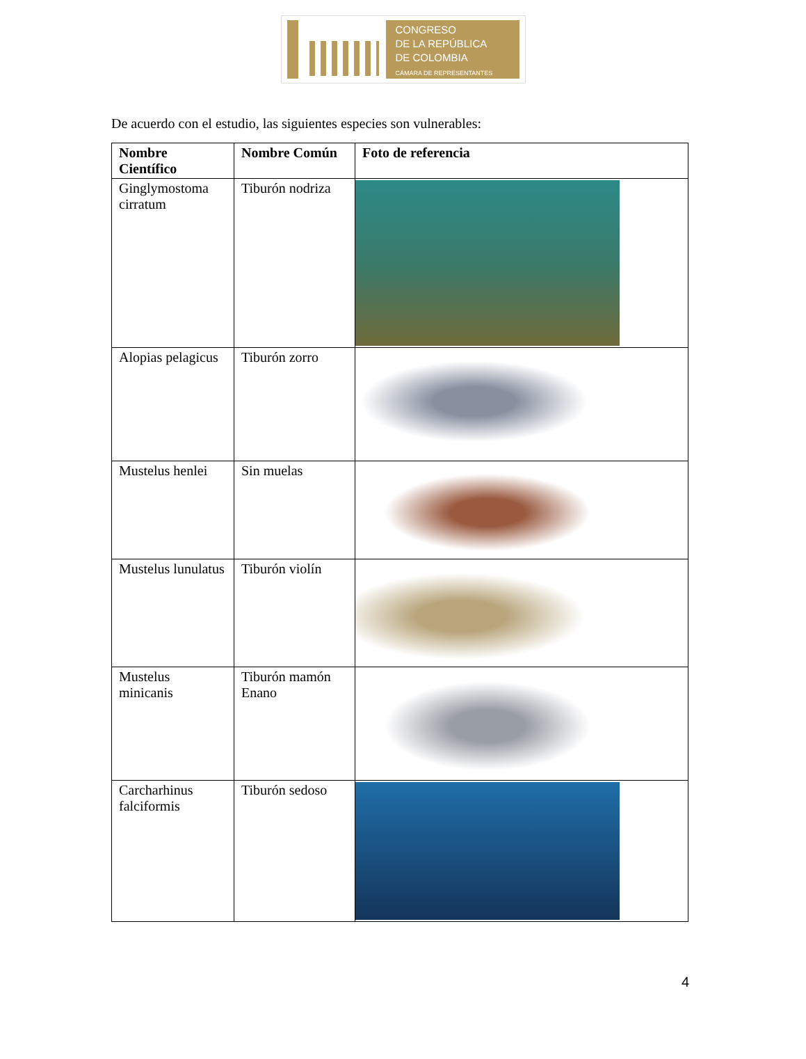CONGRESO
DE LA REPÚBLICA
DE COLOMBIA
CÁMARA DE REPRESENTANTES
De acuerdo con el estudio, las siguientes especies son vulnerables:
| Nombre Científico | Nombre Común | Foto de referencia |
| --- | --- | --- |
| Ginglymostoma cirratum | Tiburón nodriza | |
| Alopias pelagicus | Tiburón zorro | |
| Mustelus henlei | Sin muelas | |
| Mustelus lunulatus | Tiburón violín | |
| Mustelus minicanis | Tiburón mamón Enano | |
| Carcharhinus falciformis | Tiburón sedoso | |
4